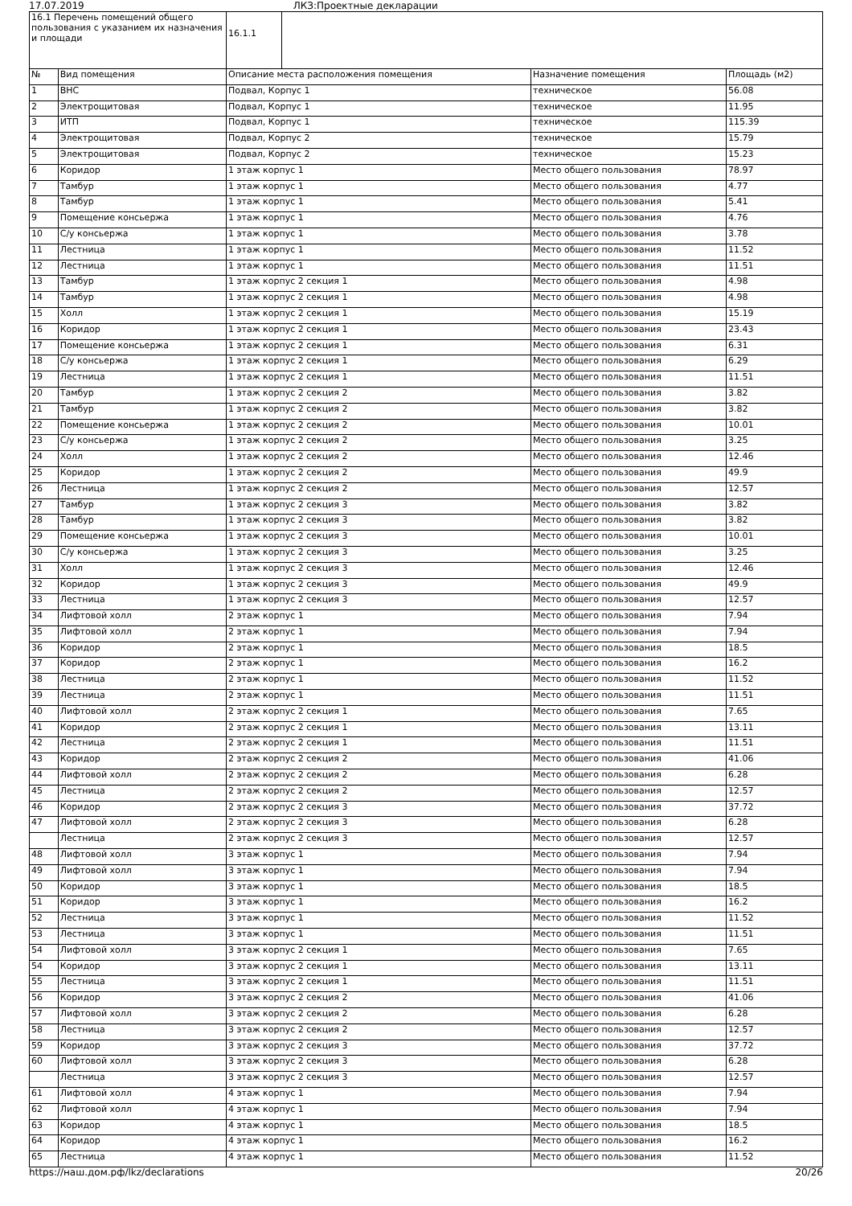17.07.2019 ЛКЗ:Проектные декларации
| 16.1 Перечень помещений общего пользования с указанием их назначения и площади | | / 16.1.1 / | | |
| № | Вид помещения | Описание места расположения помещения | Назначение помещения | Площадь (м2) |
| 1 | ВНС | Подвал, Корпус 1 | техническое | 56.08 |
| 2 | Электрощитовая | Подвал, Корпус 1 | техническое | 11.95 |
| 3 | ИТП | Подвал, Корпус 1 | техническое | 115.39 |
| 4 | Электрощитовая | Подвал, Корпус 2 | техническое | 15.79 |
| 5 | Электрощитовая | Подвал, Корпус 2 | техническое | 15.23 |
| 6 | Коридор | 1 этаж корпус 1 | Место общего пользования | 78.97 |
| 7 | Тамбур | 1 этаж корпус 1 | Место общего пользования | 4.77 |
| 8 | Тамбур | 1 этаж корпус 1 | Место общего пользования | 5.41 |
| 9 | Помещение консьержа | 1 этаж корпус 1 | Место общего пользования | 4.76 |
| 10 | С/у консьержа | 1 этаж корпус 1 | Место общего пользования | 3.78 |
| 11 | Лестница | 1 этаж корпус 1 | Место общего пользования | 11.52 |
| 12 | Лестница | 1 этаж корпус 1 | Место общего пользования | 11.51 |
| 13 | Тамбур | 1 этаж корпус 2 секция 1 | Место общего пользования | 4.98 |
| 14 | Тамбур | 1 этаж корпус 2 секция 1 | Место общего пользования | 4.98 |
| 15 | Холл | 1 этаж корпус 2 секция 1 | Место общего пользования | 15.19 |
| 16 | Коридор | 1 этаж корпус 2 секция 1 | Место общего пользования | 23.43 |
| 17 | Помещение консьержа | 1 этаж корпус 2 секция 1 | Место общего пользования | 6.31 |
| 18 | С/у консьержа | 1 этаж корпус 2 секция 1 | Место общего пользования | 6.29 |
| 19 | Лестница | 1 этаж корпус 2 секция 1 | Место общего пользования | 11.51 |
| 20 | Тамбур | 1 этаж корпус 2 секция 2 | Место общего пользования | 3.82 |
| 21 | Тамбур | 1 этаж корпус 2 секция 2 | Место общего пользования | 3.82 |
| 22 | Помещение консьержа | 1 этаж корпус 2 секция 2 | Место общего пользования | 10.01 |
| 23 | С/у консьержа | 1 этаж корпус 2 секция 2 | Место общего пользования | 3.25 |
| 24 | Холл | 1 этаж корпус 2 секция 2 | Место общего пользования | 12.46 |
| 25 | Коридор | 1 этаж корпус 2 секция 2 | Место общего пользования | 49.9 |
| 26 | Лестница | 1 этаж корпус 2 секция 2 | Место общего пользования | 12.57 |
| 27 | Тамбур | 1 этаж корпус 2 секция 3 | Место общего пользования | 3.82 |
| 28 | Тамбур | 1 этаж корпус 2 секция 3 | Место общего пользования | 3.82 |
| 29 | Помещение консьержа | 1 этаж корпус 2 секция 3 | Место общего пользования | 10.01 |
| 30 | С/у консьержа | 1 этаж корпус 2 секция 3 | Место общего пользования | 3.25 |
| 31 | Холл | 1 этаж корпус 2 секция 3 | Место общего пользования | 12.46 |
| 32 | Коридор | 1 этаж корпус 2 секция 3 | Место общего пользования | 49.9 |
| 33 | Лестница | 1 этаж корпус 2 секция 3 | Место общего пользования | 12.57 |
| 34 | Лифтовой холл | 2 этаж корпус 1 | Место общего пользования | 7.94 |
| 35 | Лифтовой холл | 2 этаж корпус 1 | Место общего пользования | 7.94 |
| 36 | Коридор | 2 этаж корпус 1 | Место общего пользования | 18.5 |
| 37 | Коридор | 2 этаж корпус 1 | Место общего пользования | 16.2 |
| 38 | Лестница | 2 этаж корпус 1 | Место общего пользования | 11.52 |
| 39 | Лестница | 2 этаж корпус 1 | Место общего пользования | 11.51 |
| 40 | Лифтовой холл | 2 этаж корпус 2 секция 1 | Место общего пользования | 7.65 |
| 41 | Коридор | 2 этаж корпус 2 секция 1 | Место общего пользования | 13.11 |
| 42 | Лестница | 2 этаж корпус 2 секция 1 | Место общего пользования | 11.51 |
| 43 | Коридор | 2 этаж корпус 2 секция 2 | Место общего пользования | 41.06 |
| 44 | Лифтовой холл | 2 этаж корпус 2 секция 2 | Место общего пользования | 6.28 |
| 45 | Лестница | 2 этаж корпус 2 секция 2 | Место общего пользования | 12.57 |
| 46 | Коридор | 2 этаж корпус 2 секция 3 | Место общего пользования | 37.72 |
| 47 | Лифтовой холл | 2 этаж корпус 2 секция 3 | Место общего пользования | 6.28 |
| | Лестница | 2 этаж корпус 2 секция 3 | Место общего пользования | 12.57 |
| 48 | Лифтовой холл | 3 этаж корпус 1 | Место общего пользования | 7.94 |
| 49 | Лифтовой холл | 3 этаж корпус 1 | Место общего пользования | 7.94 |
| 50 | Коридор | 3 этаж корпус 1 | Место общего пользования | 18.5 |
| 51 | Коридор | 3 этаж корпус 1 | Место общего пользования | 16.2 |
| 52 | Лестница | 3 этаж корпус 1 | Место общего пользования | 11.52 |
| 53 | Лестница | 3 этаж корпус 1 | Место общего пользования | 11.51 |
| 54 | Лифтовой холл | 3 этаж корпус 2 секция 1 | Место общего пользования | 7.65 |
| 54 | Коридор | 3 этаж корпус 2 секция 1 | Место общего пользования | 13.11 |
| 55 | Лестница | 3 этаж корпус 2 секция 1 | Место общего пользования | 11.51 |
| 56 | Коридор | 3 этаж корпус 2 секция 2 | Место общего пользования | 41.06 |
| 57 | Лифтовой холл | 3 этаж корпус 2 секция 2 | Место общего пользования | 6.28 |
| 58 | Лестница | 3 этаж корпус 2 секция 2 | Место общего пользования | 12.57 |
| 59 | Коридор | 3 этаж корпус 2 секция 3 | Место общего пользования | 37.72 |
| 60 | Лифтовой холл | 3 этаж корпус 2 секция 3 | Место общего пользования | 6.28 |
| | Лестница | 3 этаж корпус 2 секция 3 | Место общего пользования | 12.57 |
| 61 | Лифтовой холл | 4 этаж корпус 1 | Место общего пользования | 7.94 |
| 62 | Лифтовой холл | 4 этаж корпус 1 | Место общего пользования | 7.94 |
| 63 | Коридор | 4 этаж корпус 1 | Место общего пользования | 18.5 |
| 64 | Коридор | 4 этаж корпус 1 | Место общего пользования | 16.2 |
| 65 | Лестница | 4 этаж корпус 1 | Место общего пользования | 11.52 |
https://наш.дом.рф/lkz/declarations 20/26